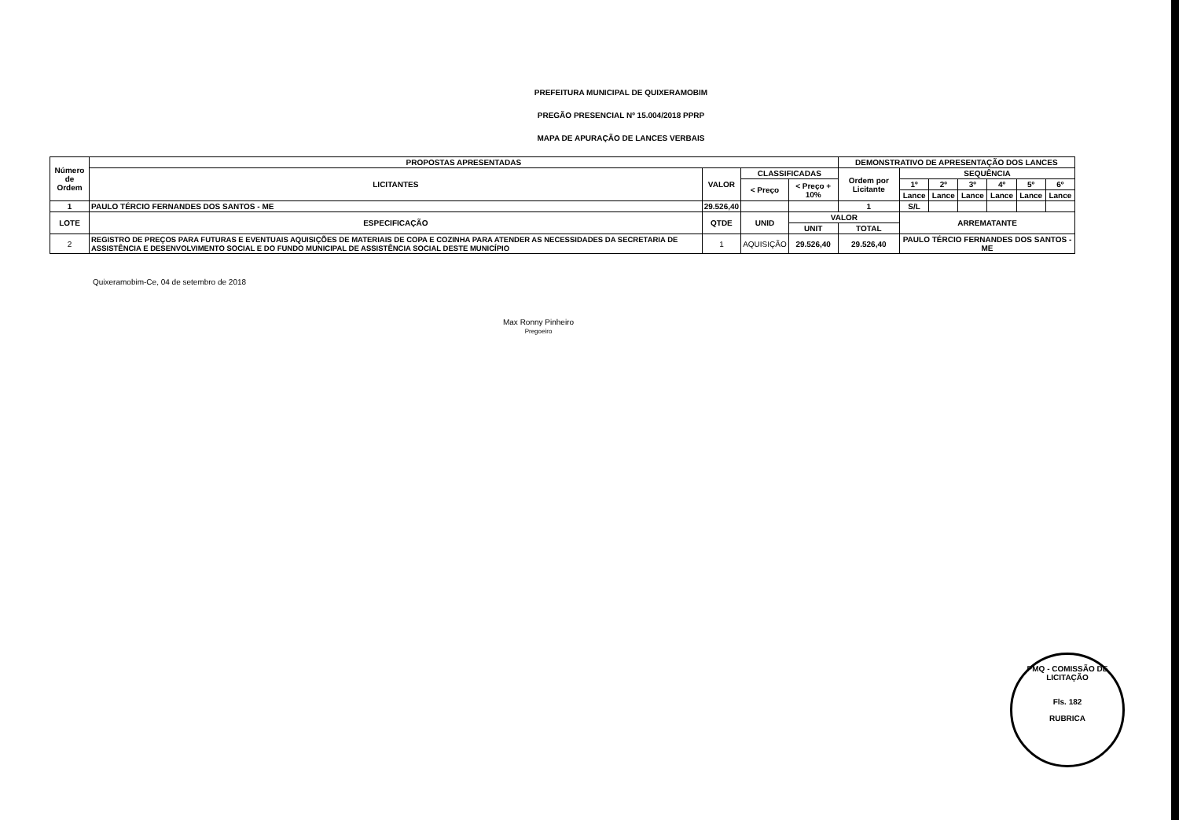PREFEITURA MUNICIPAL DE QUIXERAMOBIM
PREGÃO PRESENCIAL Nº 15.004/2018 PPRP
MAPA DE APURAÇÃO DE LANCES VERBAIS
| Número de Ordem | PROPOSTAS APRESENTADAS | | | | DEMONSTRATIVO DE APRESENTAÇÃO DOS LANCES | | | | | | |
| --- | --- | --- | --- | --- | --- | --- | --- | --- | --- | --- | --- |
| | LICITANTES | VALOR | CLASSIFICADAS | | Ordem por Licitante | SEQUÊNCIA | | | | | |
| | | | < Preço | < Preço + 10% | | 1º | 2º | 3º | 4º | 5º | 6º |
| | | | | | | Lance | Lance | Lance | Lance | Lance | Lance |
| 1 | PAULO TÉRCIO FERNANDES DOS SANTOS - ME | 29.526,40 | | | 1 | S/L | | | | | |
| LOTE | ESPECIFICAÇÃO | QTDE | UNID | VALOR | | ARREMATANTE | | | | | |
| | | | | UNIT | TOTAL | | | | | | |
| 2 | REGISTRO DE PREÇOS PARA FUTURAS E EVENTUAIS AQUISIÇÕES DE MATERIAIS DE COPA E COZINHA PARA ATENDER AS NECESSIDADES DA SECRETARIA DE ASSISTÊNCIA E DESENVOLVIMENTO SOCIAL E DO FUNDO MUNICIPAL DE ASSISTÊNCIA SOCIAL DESTE MUNICÍPIO | 1 | AQUISIÇÃO | 29.526,40 | 29.526,40 | PAULO TÉRCIO FERNANDES DOS SANTOS - ME | | | | | |
Quixeramobim-Ce, 04 de setembro de 2018
Max Ronny Pinheiro
Pregoeiro
PMQ - COMISSÃO DE LICITAÇÃO
Fls. 182
RUBRICA